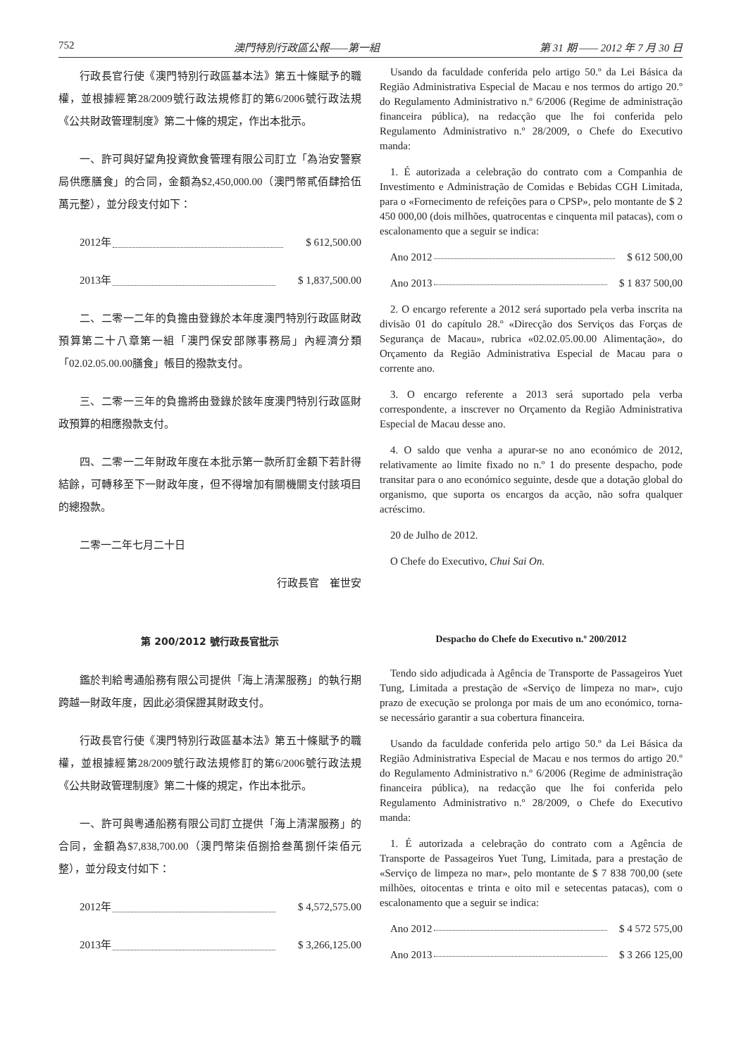752 澳門特別行政區公報——第一組 第 31 期 —— 2012 年 7 月 30 日
行政長官行使《澳門特別行政區基本法》第五十條賦予的職權，並根據經第28/2009號行政法規修訂的第6/2006號行政法規《公共財政管理制度》第二十條的規定，作出本批示。
一、許可與好望角投資飲食管理有限公司訂立「為治安警察局供應膳食」的合同，金額為$2,450,000.00（澳門幣貳佰肆拾伍萬元整），並分段支付如下：
2012年 $ 612,500.00
2013年 $ 1,837,500.00
二、二零一二年的負擔由登錄於本年度澳門特別行政區財政預算第二十八章第一組「澳門保安部隊事務局」內經濟分類「02.02.05.00.00膳食」帳目的撥款支付。
三、二零一三年的負擔將由登錄於該年度澳門特別行政區財政預算的相應撥款支付。
四、二零一二年財政年度在本批示第一款所訂金額下若計得結餘，可轉移至下一財政年度，但不得增加有關機關支付該項目的總撥款。
二零一二年七月二十日
行政長官　崔世安
Usando da faculdade conferida pelo artigo 50.º da Lei Básica da Região Administrativa Especial de Macau e nos termos do artigo 20.º do Regulamento Administrativo n.º 6/2006 (Regime de administração financeira pública), na redacção que lhe foi conferida pelo Regulamento Administrativo n.º 28/2009, o Chefe do Executivo manda:
1. É autorizada a celebração do contrato com a Companhia de Investimento e Administração de Comidas e Bebidas CGH Limitada, para o «Fornecimento de refeições para o CPSP», pelo montante de $ 2 450 000,00 (dois milhões, quatrocentas e cinquenta mil patacas), com o escalonamento que a seguir se indica:
Ano 2012 $ 612 500,00
Ano 2013 $ 1 837 500,00
2. O encargo referente a 2012 será suportado pela verba inscrita na divisão 01 do capítulo 28.º «Direcção dos Serviços das Forças de Segurança de Macau», rubrica «02.02.05.00.00 Alimentação», do Orçamento da Região Administrativa Especial de Macau para o corrente ano.
3. O encargo referente a 2013 será suportado pela verba correspondente, a inscrever no Orçamento da Região Administrativa Especial de Macau desse ano.
4. O saldo que venha a apurar-se no ano económico de 2012, relativamente ao limite fixado no n.º 1 do presente despacho, pode transitar para o ano económico seguinte, desde que a dotação global do organismo, que suporta os encargos da acção, não sofra qualquer acréscimo.
20 de Julho de 2012.
O Chefe do Executivo, Chui Sai On.
第 200/2012 號行政長官批示
鑑於判給粵通船務有限公司提供「海上清潔服務」的執行期跨越一財政年度，因此必須保證其財政支付。
行政長官行使《澳門特別行政區基本法》第五十條賦予的職權，並根據經第28/2009號行政法規修訂的第6/2006號行政法規《公共財政管理制度》第二十條的規定，作出本批示。
一、許可與粵通船務有限公司訂立提供「海上清潔服務」的合同，金額為$7,838,700.00（澳門幣柒佰捌拾叁萬捌仟柒佰元整），並分段支付如下：
2012年 $ 4,572,575.00
2013年 $ 3,266,125.00
Despacho do Chefe do Executivo n.º 200/2012
Tendo sido adjudicada à Agência de Transporte de Passageiros Yuet Tung, Limitada a prestação de «Serviço de limpeza no mar», cujo prazo de execução se prolonga por mais de um ano económico, torna-se necessário garantir a sua cobertura financeira.
Usando da faculdade conferida pelo artigo 50.º da Lei Básica da Região Administrativa Especial de Macau e nos termos do artigo 20.º do Regulamento Administrativo n.º 6/2006 (Regime de administração financeira pública), na redacção que lhe foi conferida pelo Regulamento Administrativo n.º 28/2009, o Chefe do Executivo manda:
1. É autorizada a celebração do contrato com a Agência de Transporte de Passageiros Yuet Tung, Limitada, para a prestação de «Serviço de limpeza no mar», pelo montante de $ 7 838 700,00 (sete milhões, oitocentas e trinta e oito mil e setecentas patacas), com o escalonamento que a seguir se indica:
Ano 2012 $ 4 572 575,00
Ano 2013 $ 3 266 125,00